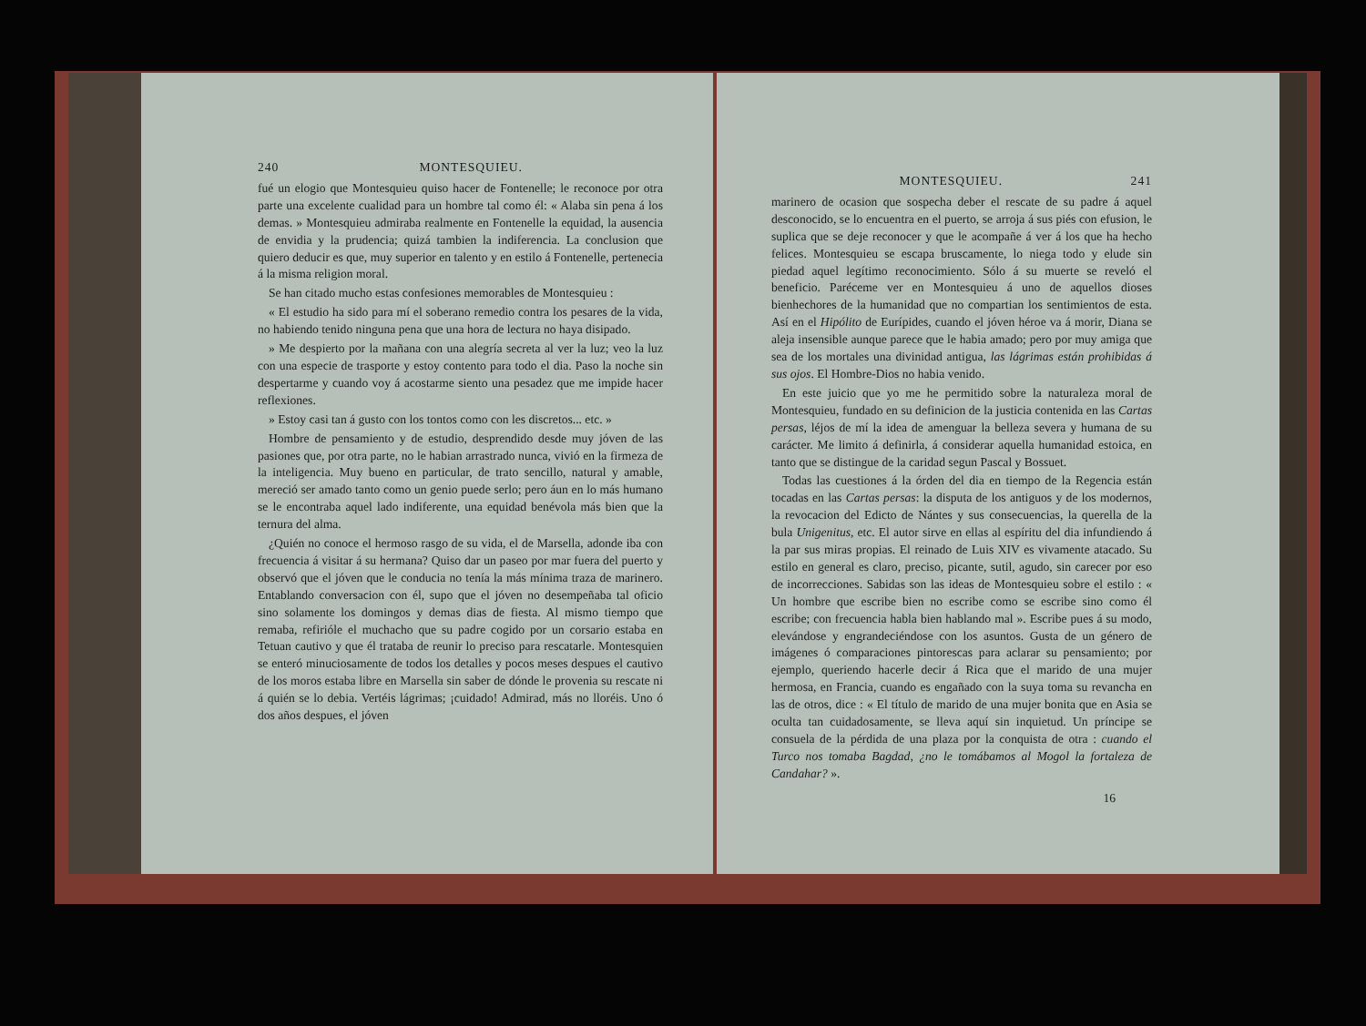240 MONTESQUIEU.
fué un elogio que Montesquieu quiso hacer de Fontenelle; le reconoce por otra parte una excelente cualidad para un hombre tal como él: « Alaba sin pena á los demas. » Montesquieu admiraba realmente en Fontenelle la equidad, la ausencia de envidia y la prudencia; quizá tambien la indiferencia. La conclusion que quiero deducir es que, muy superior en talento y en estilo á Fontenelle, pertenecia á la misma religion moral.
Se han citado mucho estas confesiones memorables de Montesquieu :
« El estudio ha sido para mí el soberano remedio contra los pesares de la vida, no habiendo tenido ninguna pena que una hora de lectura no haya disipado.
» Me despierto por la mañana con una alegría secreta al ver la luz; veo la luz con una especie de trasporte y estoy contento para todo el dia. Paso la noche sin despertarme y cuando voy á acostarme siento una pesadez que me impide hacer reflexiones.
» Estoy casi tan á gusto con los tontos como con les discretos... etc. »
Hombre de pensamiento y de estudio, desprendido desde muy jóven de las pasiones que, por otra parte, no le habian arrastrado nunca, vivió en la firmeza de la inteligencia. Muy bueno en particular, de trato sencillo, natural y amable, mereció ser amado tanto como un genio puede serlo; pero áun en lo más humano se le encontraba aquel lado indiferente, una equidad benévola más bien que la ternura del alma.
¿Quién no conoce el hermoso rasgo de su vida, el de Marsella, adonde iba con frecuencia á visitar á su hermana? Quiso dar un paseo por mar fuera del puerto y observó que el jóven que le conducia no tenía la más mínima traza de marinero. Entablando conversacion con él, supo que el jóven no desempeñaba tal oficio sino solamente los domingos y demas dias de fiesta. Al mismo tiempo que remaba, refirióle el muchacho que su padre cogido por un corsario estaba en Tetuan cautivo y que él trataba de reunir lo preciso para rescatarle. Montesquien se enteró minuciosamente de todos los detalles y pocos meses despues el cautivo de los moros estaba libre en Marsella sin saber de dónde le provenia su rescate ni á quién se lo debia. Vertéis lágrimas; ¡cuidado! Admirad, más no lloréis. Uno ó dos años despues, el jóven
MONTESQUIEU. 241
marinero de ocasion que sospecha deber el rescate de su padre á aquel desconocido, se lo encuentra en el puerto, se arroja á sus piés con efusion, le suplica que se deje reconocer y que le acompañe á ver á los que ha hecho felices. Montesquieu se escapa bruscamente, lo niega todo y elude sin piedad aquel legítimo reconocimiento. Sólo á su muerte se reveló el beneficio. Paréceme ver en Montesquieu á uno de aquellos dioses bienhechores de la humanidad que no compartian los sentimientos de esta. Así en el Hipólito de Eurípides, cuando el jóven héroe va á morir, Diana se aleja insensible aunque parece que le habia amado; pero por muy amiga que sea de los mortales una divinidad antigua, las lágrimas están prohibidas á sus ojos. El Hombre-Dios no habia venido.
En este juicio que yo me he permitido sobre la naturaleza moral de Montesquieu, fundado en su definicion de la justicia contenida en las Cartas persas, léjos de mí la idea de amenguar la belleza severa y humana de su carácter. Me limito á definirla, á considerar aquella humanidad estoica, en tanto que se distingue de la caridad segun Pascal y Bossuet.
Todas las cuestiones á la órden del dia en tiempo de la Regencia están tocadas en las Cartas persas: la disputa de los antiguos y de los modernos, la revocacion del Edicto de Nántes y sus consecuencias, la querella de la bula Unigenitus, etc. El autor sirve en ellas al espíritu del dia infundiendo á la par sus miras propias. El reinado de Luis XIV es vivamente atacado. Su estilo en general es claro, preciso, picante, sutil, agudo, sin carecer por eso de incorrecciones. Sabidas son las ideas de Montesquieu sobre el estilo : « Un hombre que escribe bien no escribe como se escribe sino como él escribe; con frecuencia habla bien hablando mal ». Escribe pues á su modo, elevándose y engrandeciéndose con los asuntos. Gusta de un género de imágenes ó comparaciones pintorescas para aclarar su pensamiento; por ejemplo, queriendo hacerle decir á Rica que el marido de una mujer hermosa, en Francia, cuando es engañado con la suya toma su revancha en las de otros, dice : « El título de marido de una mujer bonita que en Asia se oculta tan cuidadosamente, se lleva aquí sin inquietud. Un príncipe se consuela de la pérdida de una plaza por la conquista de otra : cuando el Turco nos tomaba Bagdad, ¿no le tomábamos al Mogol la fortaleza de Candahar? ».
16